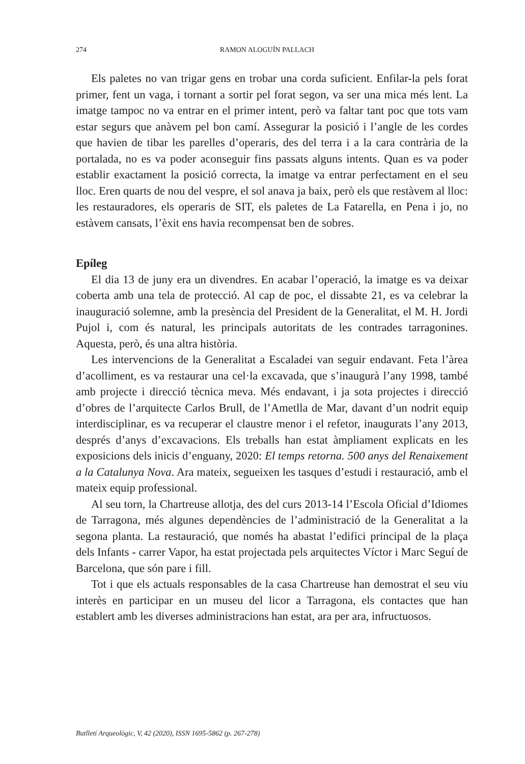274 RAMON ALOGUÍN PALLACH
Els paletes no van trigar gens en trobar una corda suficient. Enfilar-la pels forat primer, fent un vaga, i tornant a sortir pel forat segon, va ser una mica més lent. La imatge tampoc no va entrar en el primer intent, però va faltar tant poc que tots vam estar segurs que anàvem pel bon camí. Assegurar la posició i l’angle de les cordes que havien de tibar les parelles d’operaris, des del terra i a la cara contrària de la portalada, no es va poder aconseguir fins passats alguns intents. Quan es va poder establir exactament la posició correcta, la imatge va entrar perfectament en el seu lloc. Eren quarts de nou del vespre, el sol anava ja baix, però els que restàvem al lloc: les restauradores, els operaris de SIT, els paletes de La Fatarella, en Pena i jo, no estàvem cansats, l’èxit ens havia recompensat ben de sobres.
Epíleg
El dia 13 de juny era un divendres. En acabar l’operació, la imatge es va deixar coberta amb una tela de protecció. Al cap de poc, el dissabte 21, es va celebrar la inauguració solemne, amb la presència del President de la Generalitat, el M. H. Jordi Pujol i, com és natural, les principals autoritats de les contrades tarragonines. Aquesta, però, és una altra història.
Les intervencions de la Generalitat a Escaladei van seguir endavant. Feta l’àrea d’acolliment, es va restaurar una cel·la excavada, que s’inaugurà l’any 1998, també amb projecte i direcció tècnica meva. Més endavant, i ja sota projectes i direcció d’obres de l’arquitecte Carlos Brull, de l’Ametlla de Mar, davant d’un nodrit equip interdisciplinar, es va recuperar el claustre menor i el refetor, inaugurats l’any 2013, després d’anys d’excavacions. Els treballs han estat àmpliament explicats en les exposicions dels inicis d’enguany, 2020: El temps retorna. 500 anys del Renaixement a la Catalunya Nova. Ara mateix, segueixen les tasques d’estudi i restauració, amb el mateix equip professional.
Al seu torn, la Chartreuse allotja, des del curs 2013-14 l’Escola Oficial d’Idiomes de Tarragona, més algunes dependències de l’administració de la Generalitat a la segona planta. La restauració, que només ha abastat l’edifici principal de la plaça dels Infants - carrer Vapor, ha estat projectada pels arquitectes Víctor i Marc Seguí de Barcelona, que són pare i fill.
Tot i que els actuals responsables de la casa Chartreuse han demostrat el seu viu interès en participar en un museu del licor a Tarragona, els contactes que han establert amb les diverses administracions han estat, ara per ara, infructuosos.
Butlletí Arqueològic, V, 42 (2020), ISSN 1695-5862 (p. 267-278)